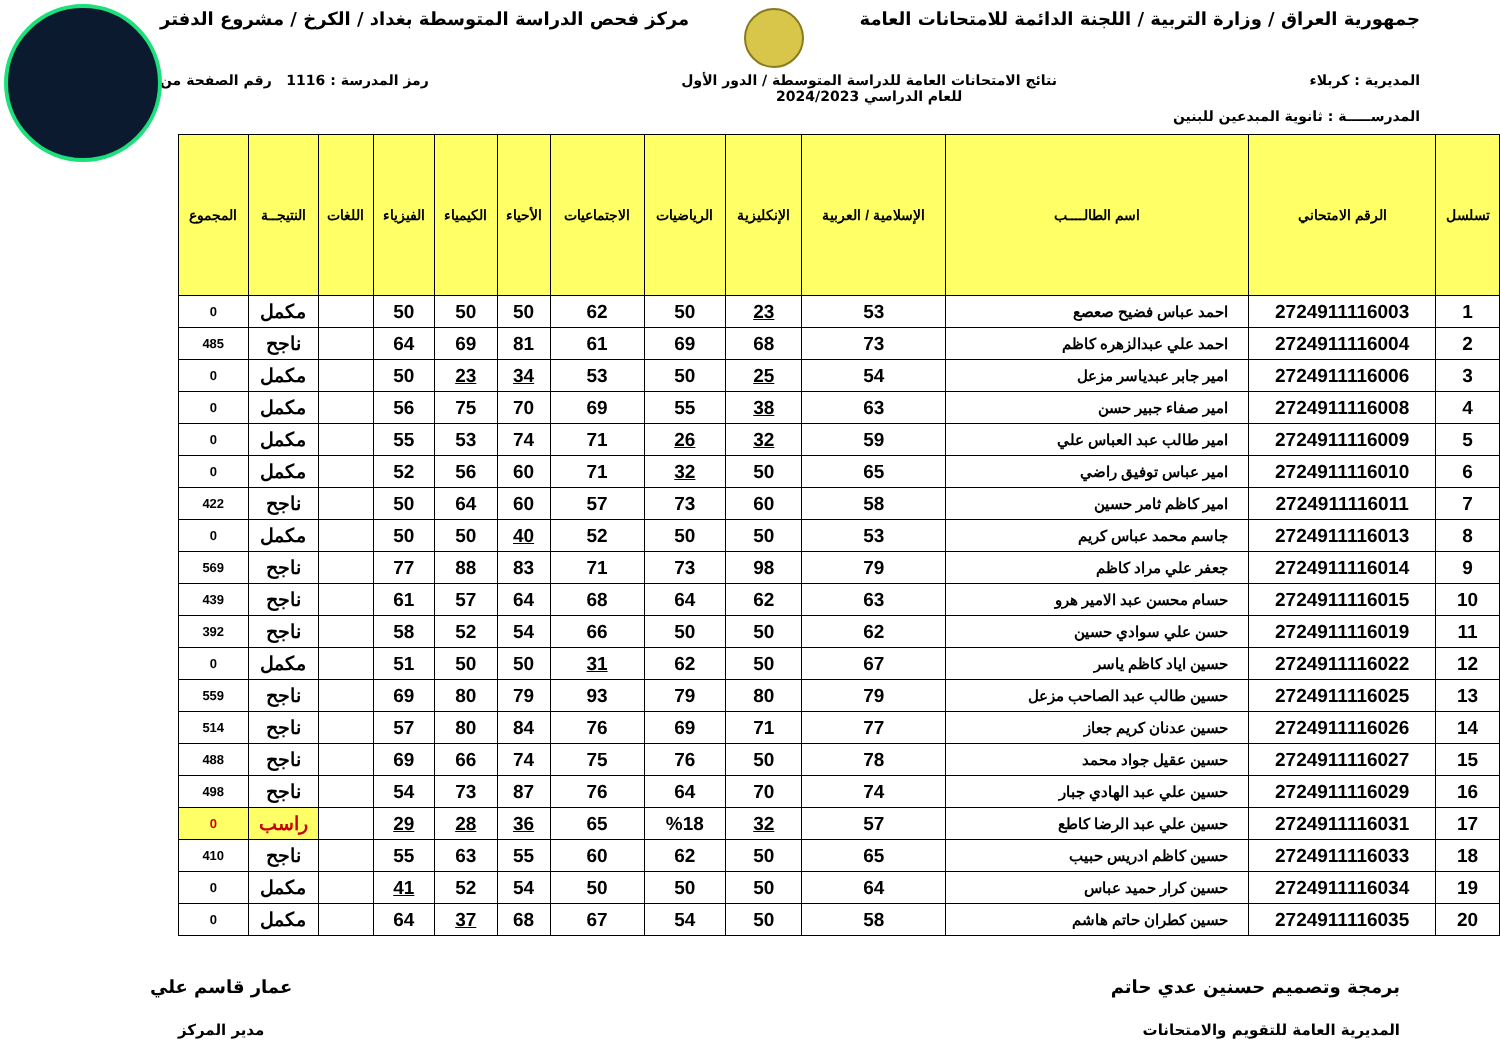جمهورية العراق / وزارة التربية / اللجنة الدائمة للامتحانات العامة
مركز فحص الدراسة المتوسطة بغداد / الكرخ / مشروع الدفتر
المديرية : كربلاء نتائج الامتحانات العامة للدراسة المتوسطة / الدور الأول
للعام الدراسي 2024/2023
رمز المدرسة : 1116 رقم الصفحة من
المدرســـــة : ثانوية المبدعين للبنين
| تسلسل | الرقم الامتحاني | اسم الطالــــب | الإسلامية / العربية | الإنكليزية | الرياضيات | الاجتماعيات | الأحياء | الكيمياء | الفيزياء | اللغات | النتيجــة | المجموع |
| --- | --- | --- | --- | --- | --- | --- | --- | --- | --- | --- | --- | --- |
| 1 | 2724911116003 | احمد عباس فضيح صعصع | 53 | 23 | 50 | 62 | 50 | 50 | 50 | | مكمل | 0 |
| 2 | 2724911116004 | احمد علي عبدالزهره كاظم | 73 | 68 | 69 | 61 | 81 | 69 | 64 | | ناجح | 485 |
| 3 | 2724911116006 | امير جابر عبدياسر مزعل | 54 | 25 | 50 | 53 | 34 | 23 | 50 | | مكمل | 0 |
| 4 | 2724911116008 | امير صفاء جبير حسن | 63 | 38 | 55 | 69 | 70 | 75 | 56 | | مكمل | 0 |
| 5 | 2724911116009 | امير طالب عبد العباس علي | 59 | 32 | 26 | 71 | 74 | 53 | 55 | | مكمل | 0 |
| 6 | 2724911116010 | امير عباس توفيق راضي | 65 | 50 | 32 | 71 | 60 | 56 | 52 | | مكمل | 0 |
| 7 | 2724911116011 | امير كاظم ثامر حسين | 58 | 60 | 73 | 57 | 60 | 64 | 50 | | ناجح | 422 |
| 8 | 2724911116013 | جاسم محمد عباس كريم | 53 | 50 | 50 | 52 | 40 | 50 | 50 | | مكمل | 0 |
| 9 | 2724911116014 | جعفر علي مراد كاظم | 79 | 98 | 73 | 71 | 83 | 88 | 77 | | ناجح | 569 |
| 10 | 2724911116015 | حسام محسن عبد الامير هرو | 63 | 62 | 64 | 68 | 64 | 57 | 61 | | ناجح | 439 |
| 11 | 2724911116019 | حسن علي سوادي حسين | 62 | 50 | 50 | 66 | 54 | 52 | 58 | | ناجح | 392 |
| 12 | 2724911116022 | حسين اياد كاظم ياسر | 67 | 50 | 62 | 31 | 50 | 50 | 51 | | مكمل | 0 |
| 13 | 2724911116025 | حسين طالب عبد الصاحب مزعل | 79 | 80 | 79 | 93 | 79 | 80 | 69 | | ناجح | 559 |
| 14 | 2724911116026 | حسين عدنان كريم جعاز | 77 | 71 | 69 | 76 | 84 | 80 | 57 | | ناجح | 514 |
| 15 | 2724911116027 | حسين عقيل جواد محمد | 78 | 50 | 76 | 75 | 74 | 66 | 69 | | ناجح | 488 |
| 16 | 2724911116029 | حسين علي عبد الهادي جبار | 74 | 70 | 64 | 76 | 87 | 73 | 54 | | ناجح | 498 |
| 17 | 2724911116031 | حسين علي عبد الرضا كاطع | 57 | 32 | %18 | 65 | 36 | 28 | 29 | | راسب | 0 |
| 18 | 2724911116033 | حسين كاظم ادريس حبيب | 65 | 50 | 62 | 60 | 55 | 63 | 55 | | ناجح | 410 |
| 19 | 2724911116034 | حسين كرار حميد عباس | 64 | 50 | 50 | 50 | 54 | 52 | 41 | | مكمل | 0 |
| 20 | 2724911116035 | حسين كطران حاتم هاشم | 58 | 50 | 54 | 67 | 68 | 37 | 64 | | مكمل | 0 |
برمجة وتصميم حسنين عدي حاتم
المديرية العامة للتقويم والامتحانات
عمار قاسم علي
مدير المركز